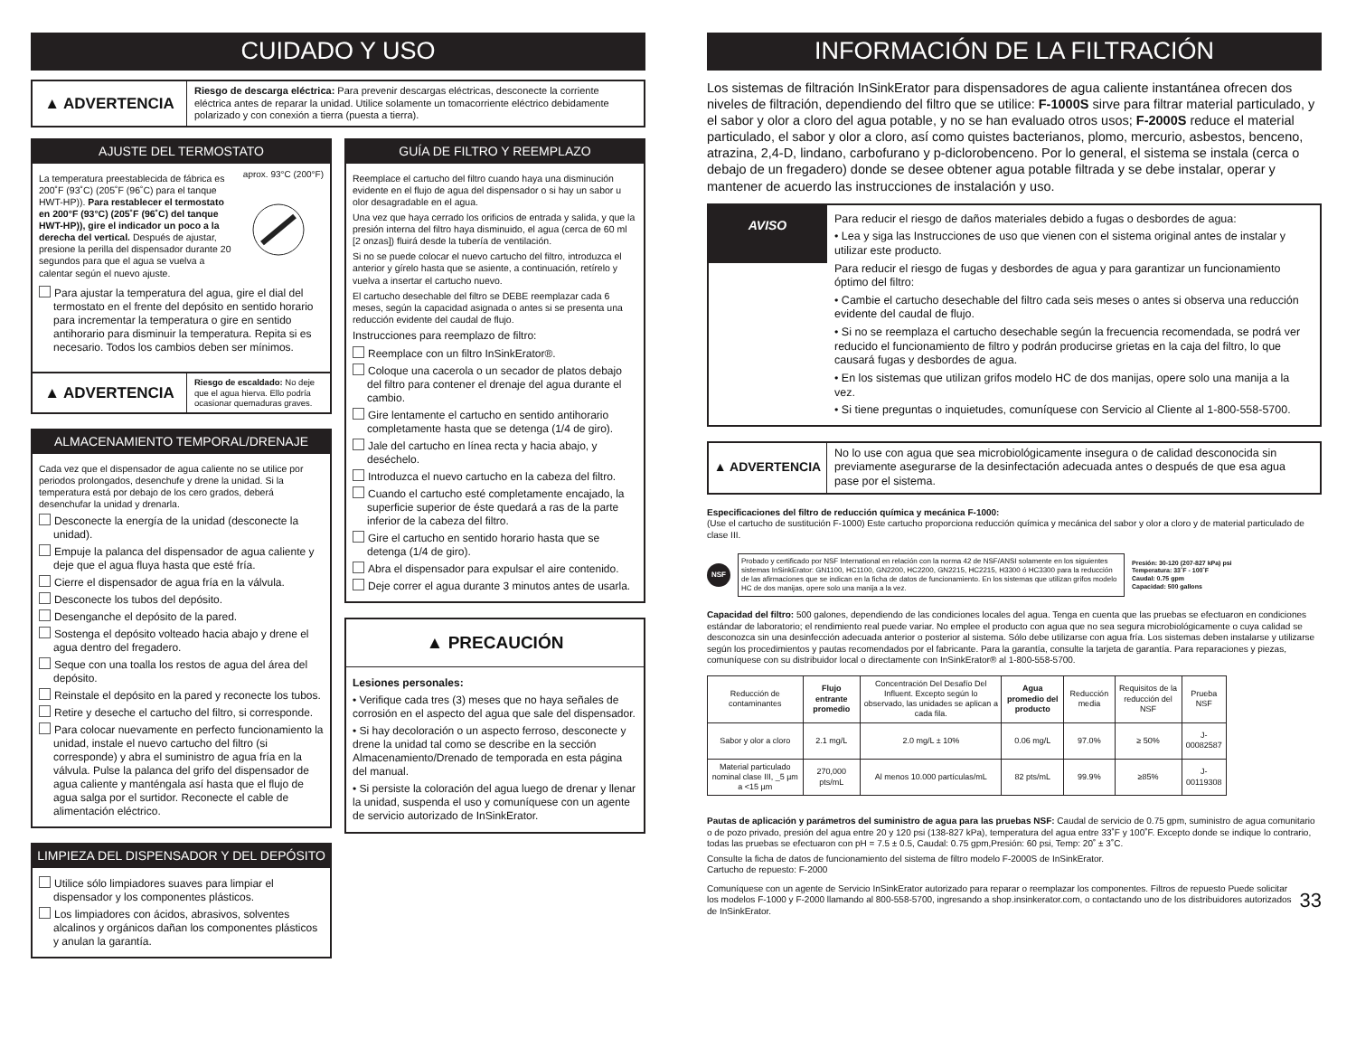CUIDADO Y USO
▲ ADVERTENCIA
Riesgo de descarga eléctrica: Para prevenir descargas eléctricas, desconecte la corriente eléctrica antes de reparar la unidad. Utilice solamente un tomacorriente eléctrico debidamente polarizado y con conexión a tierra (puesta a tierra).
AJUSTE DEL TERMOSTATO
La temperatura preestablecida de fábrica es 200˚F (93˚C) (205˚F (96˚C) para el tanque HWT-HP)). Para restablecer el termostato en 200°F (93°C) (205˚F (96˚C) del tanque HWT-HP)), gire el indicador un poco a la derecha del vertical. Después de ajustar, presione la perilla del dispensador durante 20 segundos para que el agua se vuelva a calentar según el nuevo ajuste.
aprox. 93°C (200°F)
Para ajustar la temperatura del agua, gire el dial del termostato en el frente del depósito en sentido horario para incrementar la temperatura o gire en sentido antihorario para disminuir la temperatura. Repita si es necesario. Todos los cambios deben ser mínimos.
▲ ADVERTENCIA
Riesgo de escaldado: No deje que el agua hierva. Ello podría ocasionar quemaduras graves.
ALMACENAMIENTO TEMPORAL/DRENAJE
Cada vez que el dispensador de agua caliente no se utilice por periodos prolongados, desenchufe y drene la unidad. Si la temperatura está por debajo de los cero grados, deberá desenchufar la unidad y drenarla.
Desconecte la energía de la unidad (desconecte la unidad).
Empuje la palanca del dispensador de agua caliente y deje que el agua fluya hasta que esté fría.
Cierre el dispensador de agua fría en la válvula.
Desconecte los tubos del depósito.
Desenganche el depósito de la pared.
Sostenga el depósito volteado hacia abajo y drene el agua dentro del fregadero.
Seque con una toalla los restos de agua del área del depósito.
Reinstale el depósito en la pared y reconecte los tubos.
Retire y deseche el cartucho del filtro, si corresponde.
Para colocar nuevamente en perfecto funcionamiento la unidad, instale el nuevo cartucho del filtro (si corresponde) y abra el suministro de agua fría en la válvula. Pulse la palanca del grifo del dispensador de agua caliente y manténgala así hasta que el flujo de agua salga por el surtidor. Reconecte el cable de alimentación eléctrico.
LIMPIEZA DEL DISPENSADOR Y DEL DEPÓSITO
Utilice sólo limpiadores suaves para limpiar el dispensador y los componentes plásticos.
Los limpiadores con ácidos, abrasivos, solventes alcalinos y orgánicos dañan los componentes plásticos y anulan la garantía.
GUÍA DE FILTRO Y REEMPLAZO
Reemplace el cartucho del filtro cuando haya una disminución evidente en el flujo de agua del dispensador o si hay un sabor u olor desagradable en el agua.
Una vez que haya cerrado los orificios de entrada y salida, y que la presión interna del filtro haya disminuido, el agua (cerca de 60 ml [2 onzas]) fluirá desde la tubería de ventilación.
Si no se puede colocar el nuevo cartucho del filtro, introduzca el anterior y gírelo hasta que se asiente, a continuación, retírelo y vuelva a insertar el cartucho nuevo.
El cartucho desechable del filtro se DEBE reemplazar cada 6 meses, según la capacidad asignada o antes si se presenta una reducción evidente del caudal de flujo.
Instrucciones para reemplazo de filtro:
Reemplace con un filtro InSinkErator®.
Coloque una cacerola o un secador de platos debajo del filtro para contener el drenaje del agua durante el cambio.
Gire lentamente el cartucho en sentido antihorario completamente hasta que se detenga (1/4 de giro).
Jale del cartucho en línea recta y hacia abajo, y deséchelo.
Introduzca el nuevo cartucho en la cabeza del filtro.
Cuando el cartucho esté completamente encajado, la superficie superior de éste quedará a ras de la parte inferior de la cabeza del filtro.
Gire el cartucho en sentido horario hasta que se detenga (1/4 de giro).
Abra el dispensador para expulsar el aire contenido.
Deje correr el agua durante 3 minutos antes de usarla.
▲ PRECAUCIÓN
Lesiones personales:
• Verifique cada tres (3) meses que no haya señales de corrosión en el aspecto del agua que sale del dispensador.
• Si hay decoloración o un aspecto ferroso, desconecte y drene la unidad tal como se describe en la sección Almacenamiento/Drenado de temporada en esta página del manual.
• Si persiste la coloración del agua luego de drenar y llenar la unidad, suspenda el uso y comuníquese con un agente de servicio autorizado de InSinkErator.
INFORMACIÓN DE LA FILTRACIÓN
Los sistemas de filtración InSinkErator para dispensadores de agua caliente instantánea ofrecen dos niveles de filtración, dependiendo del filtro que se utilice: F-1000S sirve para filtrar material particulado, y el sabor y olor a cloro del agua potable, y no se han evaluado otros usos; F-2000S reduce el material particulado, el sabor y olor a cloro, así como quistes bacterianos, plomo, mercurio, asbestos, benceno, atrazina, 2,4-D, lindano, carbofurano y p-diclorobenceno. Por lo general, el sistema se instala (cerca o debajo de un fregadero) donde se desee obtener agua potable filtrada y se debe instalar, operar y mantener de acuerdo las instrucciones de instalación y uso.
AVISO
Para reducir el riesgo de daños materiales debido a fugas o desbordes de agua:
• Lea y siga las Instrucciones de uso que vienen con el sistema original antes de instalar y utilizar este producto.
Para reducir el riesgo de fugas y desbordes de agua y para garantizar un funcionamiento óptimo del filtro:
• Cambie el cartucho desechable del filtro cada seis meses o antes si observa una reducción evidente del caudal de flujo.
• Si no se reemplaza el cartucho desechable según la frecuencia recomendada, se podrá ver reducido el funcionamiento de filtro y podrán producirse grietas en la caja del filtro, lo que causará fugas y desbordes de agua.
• En los sistemas que utilizan grifos modelo HC de dos manijas, opere solo una manija a la vez.
• Si tiene preguntas o inquietudes, comuníquese con Servicio al Cliente al 1-800-558-5700.
▲ ADVERTENCIA
No lo use con agua que sea microbiológicamente insegura o de calidad desconocida sin previamente asegurarse de la desinfectación adecuada antes o después de que esa agua pase por el sistema.
Especificaciones del filtro de reducción química y mecánica F-1000:
(Use el cartucho de sustitución F-1000) Este cartucho proporciona reducción química y mecánica del sabor y olor a cloro y de material particulado de clase III.
NSF
Probado y certificado por NSF International en relación con la norma 42 de NSF/ANSI solamente en los siguientes sistemas InSinkErator: GN1100, HC1100, GN2200, HC2200, GN2215, HC2215, H3300 ó HC3300 para la reducción de las afirmaciones que se indican en la ficha de datos de funcionamiento. En los sistemas que utilizan grifos modelo HC de dos manijas, opere solo una manija a la vez.
Presión: 30-120 (207-827 kPa) psi
Temperatura: 33˚F - 100˚F
Caudal: 0.75 gpm
Capacidad: 500 gallons
Capacidad del filtro: 500 galones, dependiendo de las condiciones locales del agua. Tenga en cuenta que las pruebas se efectuaron en condiciones estándar de laboratorio; el rendimiento real puede variar. No emplee el producto con agua que no sea segura microbiológicamente o cuya calidad se desconozca sin una desinfección adecuada anterior o posterior al sistema. Sólo debe utilizarse con agua fría. Los sistemas deben instalarse y utilizarse según los procedimientos y pautas recomendados por el fabricante. Para la garantía, consulte la tarjeta de garantía. Para reparaciones y piezas, comuníquese con su distribuidor local o directamente con InSinkErator® al 1-800-558-5700.
| Reducción de contaminantes | Flujo entrante promedio | Concentración Del Desafío Del Influent. Excepto según lo observado, las unidades se aplican a cada fila. | Agua promedio del producto | Reducción media | Requisitos de la reducción del NSF | Prueba NSF |
| --- | --- | --- | --- | --- | --- | --- |
| Sabor y olor a cloro | 2.1 mg/L | 2.0 mg/L ± 10% | 0.06 mg/L | 97.0% | ≥ 50% | J-00082587 |
| Material particulado nominal clase III, _5 µm a <15 µm | 270,000 pts/mL | Al menos 10.000 partículas/mL | 82 pts/mL | 99.9% | ≥85% | J-00119308 |
Pautas de aplicación y parámetros del suministro de agua para las pruebas NSF: Caudal de servicio de 0.75 gpm, suministro de agua comunitario o de pozo privado, presión del agua entre 20 y 120 psi (138-827 kPa), temperatura del agua entre 33˚F y 100˚F. Excepto donde se indique lo contrario, todas las pruebas se efectuaron con pH = 7.5 ± 0.5, Caudal: 0.75 gpm,Presión: 60 psi, Temp: 20˚ ± 3˚C.
Consulte la ficha de datos de funcionamiento del sistema de filtro modelo F-2000S de InSinkErator.
Cartucho de repuesto: F-2000
Comuníquese con un agente de Servicio InSinkErator autorizado para reparar o reemplazar los componentes. Filtros de repuesto Puede solicitar los modelos F-1000 y F-2000 llamando al 800-558-5700, ingresando a shop.insinkerator.com, o contactando uno de los distribuidores autorizados de InSinkErator.
33